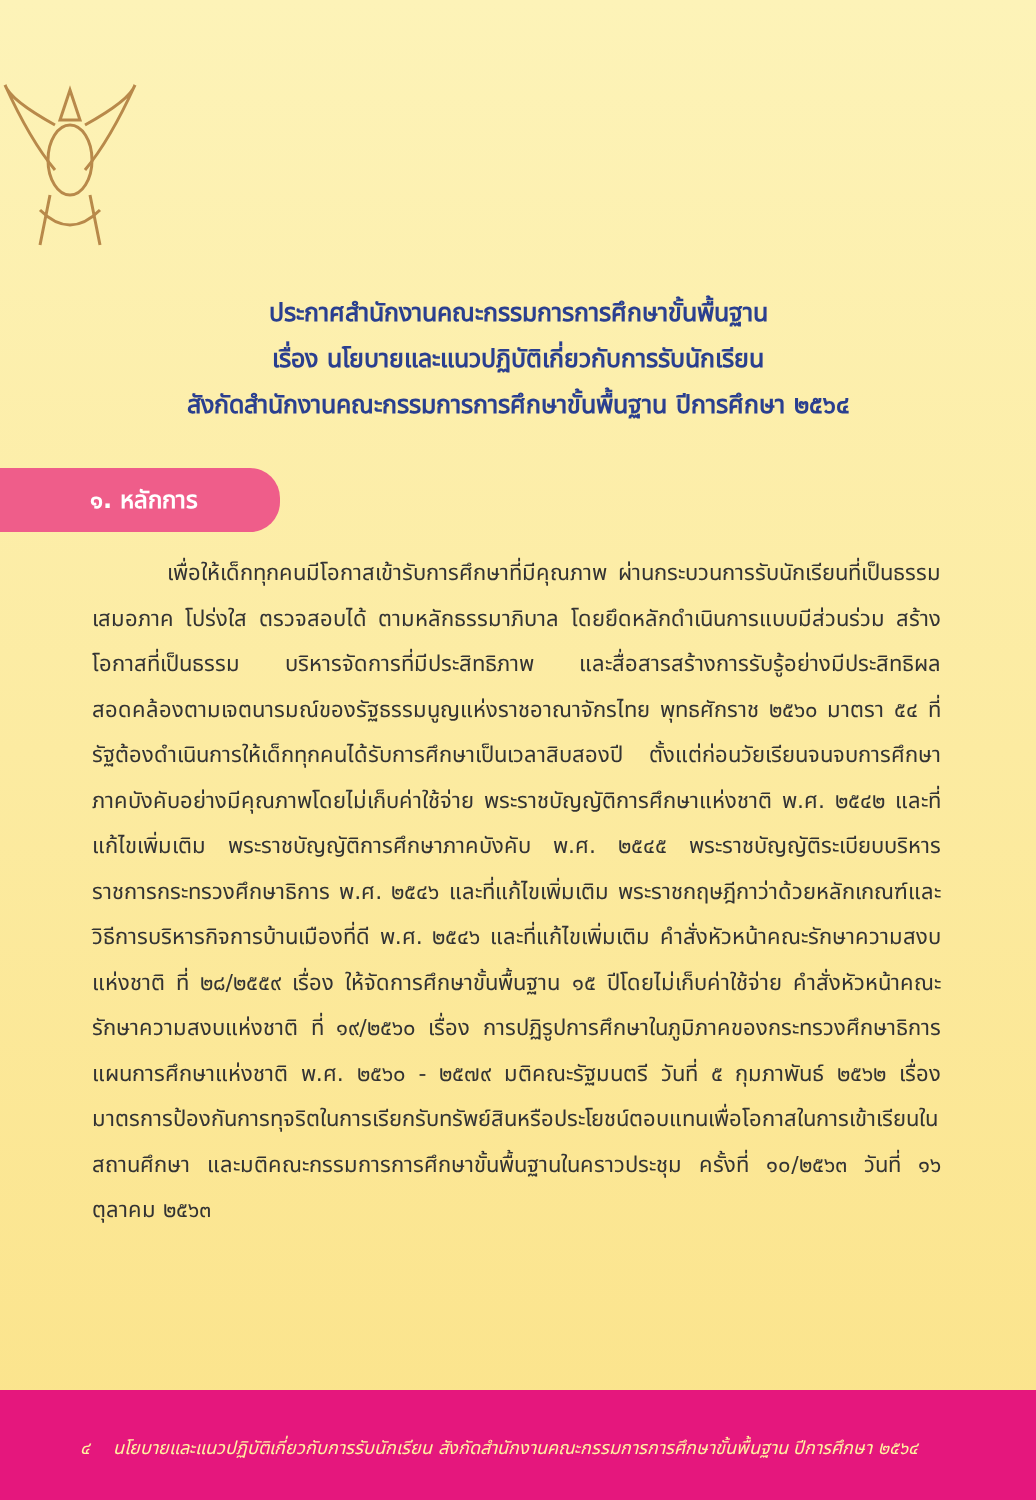ประกาศสำนักงานคณะกรรมการการศึกษาขั้นพื้นฐาน
เรื่อง นโยบายและแนวปฏิบัติเกี่ยวกับการรับนักเรียน
สังกัดสำนักงานคณะกรรมการการศึกษาขั้นพื้นฐาน ปีการศึกษา ๒๕๖๔
๑. หลักการ
เพื่อให้เด็กทุกคนมีโอกาสเข้ารับการศึกษาที่มีคุณภาพ ผ่านกระบวนการรับนักเรียนที่เป็นธรรม เสมอภาค โปร่งใส ตรวจสอบได้ ตามหลักธรรมาภิบาล โดยยึดหลักดำเนินการแบบมีส่วนร่วม สร้างโอกาสที่เป็นธรรม บริหารจัดการที่มีประสิทธิภาพ และสื่อสารสร้างการรับรู้อย่างมีประสิทธิผล สอดคล้องตามเจตนารมณ์ของรัฐธรรมนูญแห่งราชอาณาจักรไทย พุทธศักราช ๒๕๖๐ มาตรา ๕๔ ที่รัฐต้องดำเนินการให้เด็กทุกคนได้รับการศึกษาเป็นเวลาสิบสองปี ตั้งแต่ก่อนวัยเรียนจนจบการศึกษาภาคบังคับอย่างมีคุณภาพโดยไม่เก็บค่าใช้จ่าย พระราชบัญญัติการศึกษาแห่งชาติ พ.ศ. ๒๕๔๒ และที่แก้ไขเพิ่มเติม พระราชบัญญัติการศึกษาภาคบังคับ พ.ศ. ๒๕๔๕ พระราชบัญญัติระเบียบบริหารราชการกระทรวงศึกษาธิการ พ.ศ. ๒๕๔๖ และที่แก้ไขเพิ่มเติม พระราชกฤษฎีกาว่าด้วยหลักเกณฑ์และวิธีการบริหารกิจการบ้านเมืองที่ดี พ.ศ. ๒๕๔๖ และที่แก้ไขเพิ่มเติม คำสั่งหัวหน้าคณะรักษาความสงบแห่งชาติ ที่ ๒๘/๒๕๕๙ เรื่อง ให้จัดการศึกษาขั้นพื้นฐาน ๑๕ ปีโดยไม่เก็บค่าใช้จ่าย คำสั่งหัวหน้าคณะรักษาความสงบแห่งชาติ ที่ ๑๙/๒๕๖๐ เรื่อง การปฏิรูปการศึกษาในภูมิภาคของกระทรวงศึกษาธิการ แผนการศึกษาแห่งชาติ พ.ศ. ๒๕๖๐ - ๒๕๗๙ มติคณะรัฐมนตรี วันที่ ๕ กุมภาพันธ์ ๒๕๖๒ เรื่อง มาตรการป้องกันการทุจริตในการเรียกรับทรัพย์สินหรือประโยชน์ตอบแทนเพื่อโอกาสในการเข้าเรียนในสถานศึกษา และมติคณะกรรมการการศึกษาขั้นพื้นฐานในคราวประชุม ครั้งที่ ๑๐/๒๕๖๓ วันที่ ๑๖ ตุลาคม ๒๕๖๓
๔ นโยบายและแนวปฏิบัติเกี่ยวกับการรับนักเรียน สังกัดสำนักงานคณะกรรมการการศึกษาขั้นพื้นฐาน ปีการศึกษา ๒๕๖๔